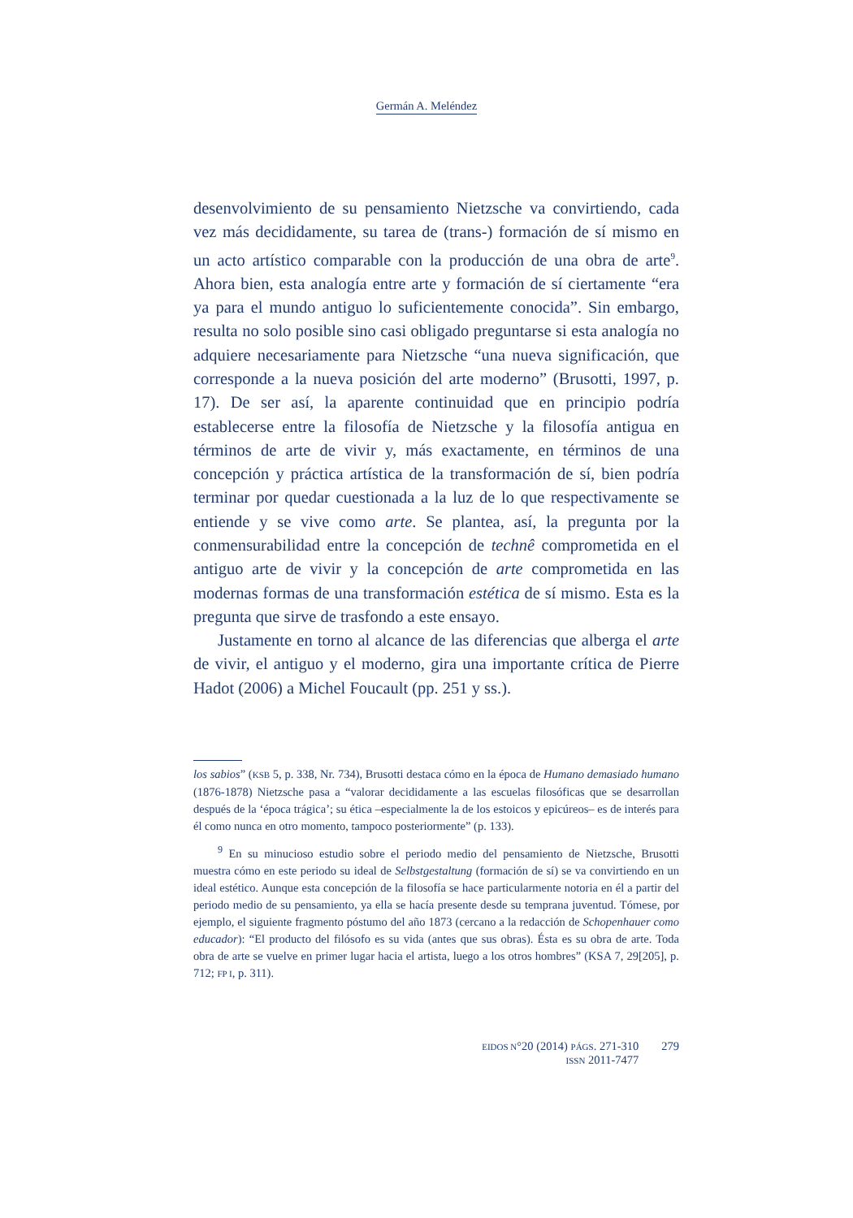Germán A. Meléndez
desenvolvimiento de su pensamiento Nietzsche va convirtiendo, cada vez más decididamente, su tarea de (trans-) formación de sí mismo en un acto artístico comparable con la producción de una obra de arte<sup>9</sup>. Ahora bien, esta analogía entre arte y formación de sí ciertamente “era ya para el mundo antiguo lo suficientemente conocida”. Sin embargo, resulta no solo posible sino casi obligado preguntarse si esta analogía no adquiere necesariamente para Nietzsche “una nueva significación, que corresponde a la nueva posición del arte moderno” (Brusotti, 1997, p. 17). De ser así, la aparente continuidad que en principio podría establecerse entre la filosofía de Nietzsche y la filosofía antigua en términos de arte de vivir y, más exactamente, en términos de una concepción y práctica artística de la transformación de sí, bien podría terminar por quedar cuestionada a la luz de lo que respectivamente se entiende y se vive como arte. Se plantea, así, la pregunta por la conmensurabilidad entre la concepción de technê comprometida en el antiguo arte de vivir y la concepción de arte comprometida en las modernas formas de una transformación estética de sí mismo. Esta es la pregunta que sirve de trasfondo a este ensayo.
Justamente en torno al alcance de las diferencias que alberga el arte de vivir, el antiguo y el moderno, gira una importante crítica de Pierre Hadot (2006) a Michel Foucault (pp. 251 y ss.).
los sabios” (KSB 5, p. 338, Nr. 734), Brusotti destaca cómo en la época de Humano demasiado humano (1876-1878) Nietzsche pasa a “valorar decididamente a las escuelas filosóficas que se desarrollan después de la ‘época trágica’; su ética –especialmente la de los estoicos y epicúreos– es de interés para él como nunca en otro momento, tampoco posteriormente” (p. 133).
<sup>9</sup> En su minucioso estudio sobre el periodo medio del pensamiento de Nietzsche, Brusotti muestra cómo en este periodo su ideal de Selbstgestaltung (formación de sí) se va convirtiendo en un ideal estético. Aunque esta concepción de la filosofía se hace particularmente notoria en él a partir del periodo medio de su pensamiento, ya ella se hacía presente desde su temprana juventud. Tómese, por ejemplo, el siguiente fragmento póstumo del año 1873 (cercano a la redacción de Schopenhauer como educador): “El producto del filósofo es su vida (antes que sus obras). Ésta es su obra de arte. Toda obra de arte se vuelve en primer lugar hacia el artista, luego a los otros hombres” (KSA 7, 29[205], p. 712; FP I, p. 311).
EIDOS N°20 (2014) PÁGS. 271-310
ISSN 2011-7477
279